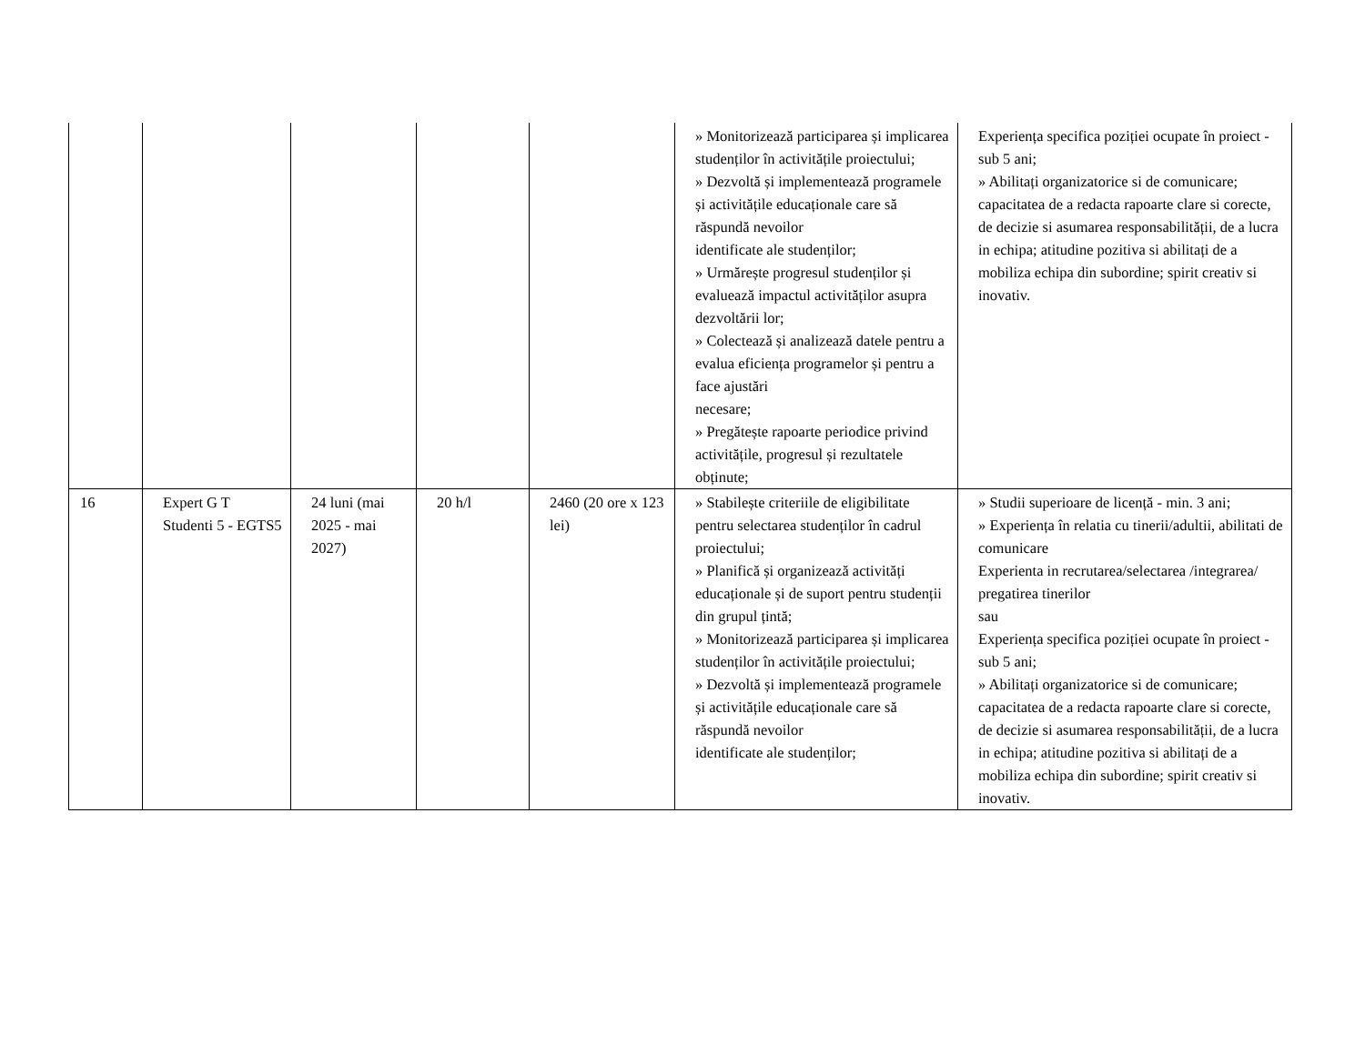| | | | | | » Monitorizează participarea și implicarea studenților în activitățile proiectului; » Dezvoltă și implementează programele și activitățile educaționale care să răspundă nevoilor identificate ale studenților; » Urmărește progresul studenților și evaluează impactul activităților asupra dezvoltării lor; » Colectează și analizează datele pentru a evalua eficiența programelor și pentru a face ajustări necesare; » Pregătește rapoarte periodice privind activitățile, progresul și rezultatele obținute; | Experiența specifica poziției ocupate în proiect - sub 5 ani; » Abilitați organizatorice si de comunicare; capacitatea de a redacta rapoarte clare si corecte, de decizie si asumarea responsabilității, de a lucra in echipa; atitudine pozitiva si abilitați de a mobiliza echipa din subordine; spirit creativ si inovativ. |
| 16 | Expert G T Studenti 5 - EGTS5 | 24 luni (mai 2025 - mai 2027) | 20 h/l | 2460 (20 ore x 123 lei) | » Stabilește criteriile de eligibilitate pentru selectarea studenților în cadrul proiectului; » Planifică și organizează activități educaționale și de suport pentru studenții din grupul țintă; » Monitorizează participarea și implicarea studenților în activitățile proiectului; » Dezvoltă și implementează programele și activitățile educaționale care să răspundă nevoilor identificate ale studenților; | » Studii superioare de licență - min. 3 ani; » Experiența în relatia cu tinerii/adultii, abilitati de comunicare Experienta in recrutarea/selectarea /integrarea/ pregatirea tinerilor sau Experiența specifica poziției ocupate în proiect - sub 5 ani; » Abilitați organizatorice si de comunicare; capacitatea de a redacta rapoarte clare si corecte, de decizie si asumarea responsabilității, de a lucra in echipa; atitudine pozitiva si abilitați de a mobiliza echipa din subordine; spirit creativ si inovativ. |